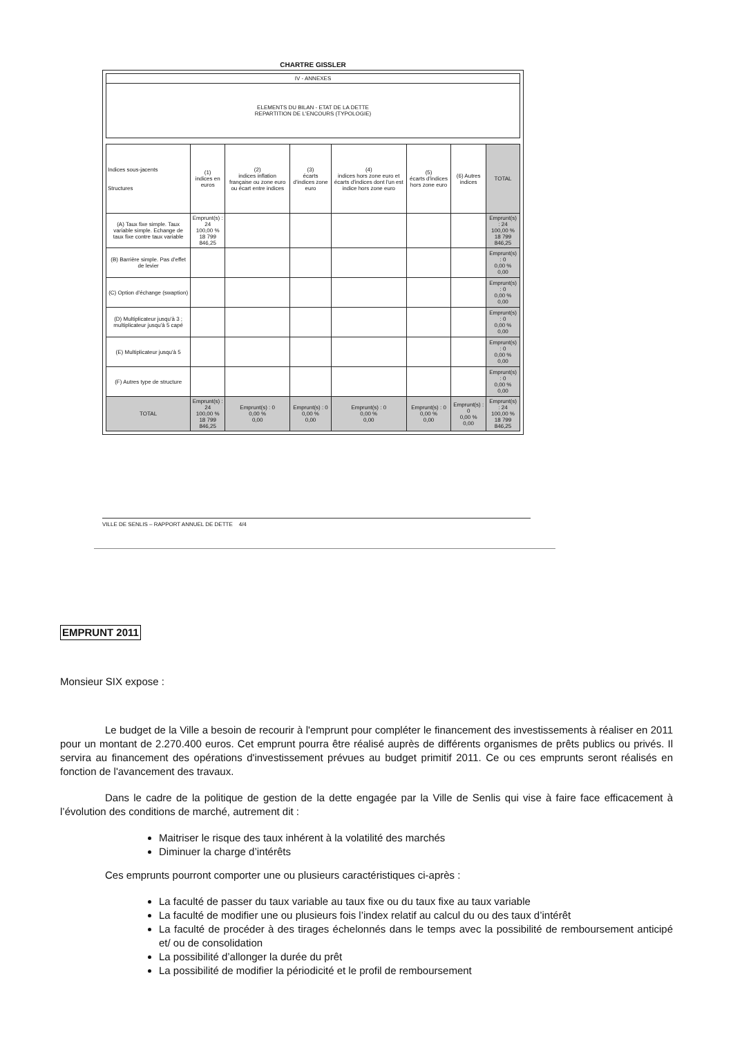CHARTRE GISSLER
IV - ANNEXES
ELEMENTS DU BILAN - ETAT DE LA DETTE
REPARTITION DE L'ENCOURS (TYPOLOGIE)
| Indices sous-jacents Structures | (1) indices en euros | (2) indices inflation française ou zone euro ou écart entre indices | (3) écarts d'indices zone euro | (4) indices hors zone euro et écarts d'indices dont l'un est indice hors zone euro | (5) écarts d'indices hors zone euro | (6) Autres indices | TOTAL |
| --- | --- | --- | --- | --- | --- | --- | --- |
| (A) Taux fixe simple. Taux variable simple. Echange de taux fixe contre taux variable | Emprunt(s) : 24 100,00 % 18 799 846,25 | | | | | | Emprunt(s) : 24 100,00 % 18 799 846,25 |
| (B) Barrière simple. Pas d'effet de levier | | | | | | | Emprunt(s) : 0 0,00 % 0,00 |
| (C) Option d'échange (swaption) | | | | | | | Emprunt(s) : 0 0,00 % 0,00 |
| (D) Multiplicateur jusqu'à 3 ; multiplicateur jusqu'à 5 capé | | | | | | | Emprunt(s) : 0 0,00 % 0,00 |
| (E) Multiplicateur jusqu'à 5 | | | | | | | Emprunt(s) : 0 0,00 % 0,00 |
| (F) Autres type de structure | | | | | | | Emprunt(s) : 0 0,00 % 0,00 |
| TOTAL | Emprunt(s) : 24 100,00 % 18 799 846,25 | Emprunt(s) : 0 0,00 % 0,00 | Emprunt(s) : 0 0,00 % 0,00 | Emprunt(s) : 0 0,00 % 0,00 | Emprunt(s) : 0 0,00 % 0,00 | Emprunt(s) : 0 0,00 % 0,00 | Emprunt(s) : 24 100,00 % 18 799 846,25 |
VILLE DE SENLIS – RAPPORT ANNUEL DE DETTE 4/4
EMPRUNT 2011
Monsieur SIX expose :
Le budget de la Ville a besoin de recourir à l'emprunt pour compléter le financement des investissements à réaliser en 2011 pour un montant de 2.270.400 euros. Cet emprunt pourra être réalisé auprès de différents organismes de prêts publics ou privés. Il servira au financement des opérations d'investissement prévues au budget primitif 2011. Ce ou ces emprunts seront réalisés en fonction de l'avancement des travaux.
Dans le cadre de la politique de gestion de la dette engagée par la Ville de Senlis qui vise à faire face efficacement à l’évolution des conditions de marché, autrement dit :
Maitriser le risque des taux inhérent à la volatilité des marchés
Diminuer la charge d’intérêts
Ces emprunts pourront comporter une ou plusieurs caractéristiques ci-après :
La faculté de passer du taux variable au taux fixe ou du taux fixe au taux variable
La faculté de modifier une ou plusieurs fois l’index relatif au calcul du ou des taux d’intérêt
La faculté de procéder à des tirages échelonnés dans le temps avec la possibilité de remboursement anticipé et/ ou de consolidation
La possibilité d’allonger la durée du prêt
La possibilité de modifier la périodicité et le profil de remboursement